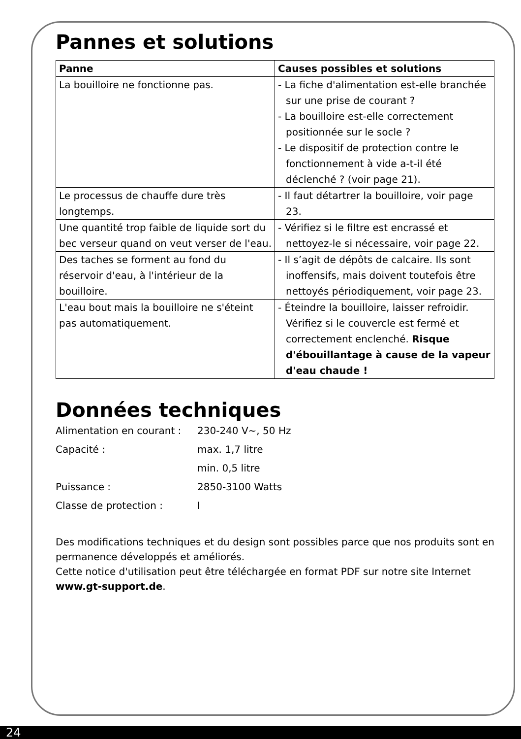Pannes et solutions
| Panne | Causes possibles et solutions |
| --- | --- |
| La bouilloire ne fonctionne pas. | - La fiche d'alimentation est-elle branchée sur une prise de courant ? - La bouilloire est-elle correctement positionnée sur le socle ? - Le dispositif de protection contre le fonctionnement à vide a-t-il été déclenché ? (voir page 21). |
| Le processus de chauffe dure très longtemps. | - Il faut détartrer la bouilloire, voir page 23. |
| Une quantité trop faible de liquide sort du bec verseur quand on veut verser de l'eau. | - Vérifiez si le filtre est encrassé et nettoyez-le si nécessaire, voir page 22. |
| Des taches se forment au fond du réservoir d'eau, à l'intérieur de la bouilloire. | - Il s’agit de dépôts de calcaire. Ils sont inoffensifs, mais doivent toutefois être nettoyés périodiquement, voir page 23. |
| L'eau bout mais la bouilloire ne s'éteint pas automatiquement. | - Éteindre la bouilloire, laisser refroidir. Vérifiez si le couvercle est fermé et correctement enclenché. Risque d'ébouillantage à cause de la vapeur d'eau chaude ! |
Données techniques
Alimentation en courant : 230-240 V~, 50 Hz
Capacité : max. 1,7 litre
min. 0,5 litre
Puissance : 2850-3100 Watts
Classe de protection : I
Des modifications techniques et du design sont possibles parce que nos produits sont en permanence développés et améliorés.
Cette notice d'utilisation peut être téléchargée en format PDF sur notre site Internet www.gt-support.de.
24